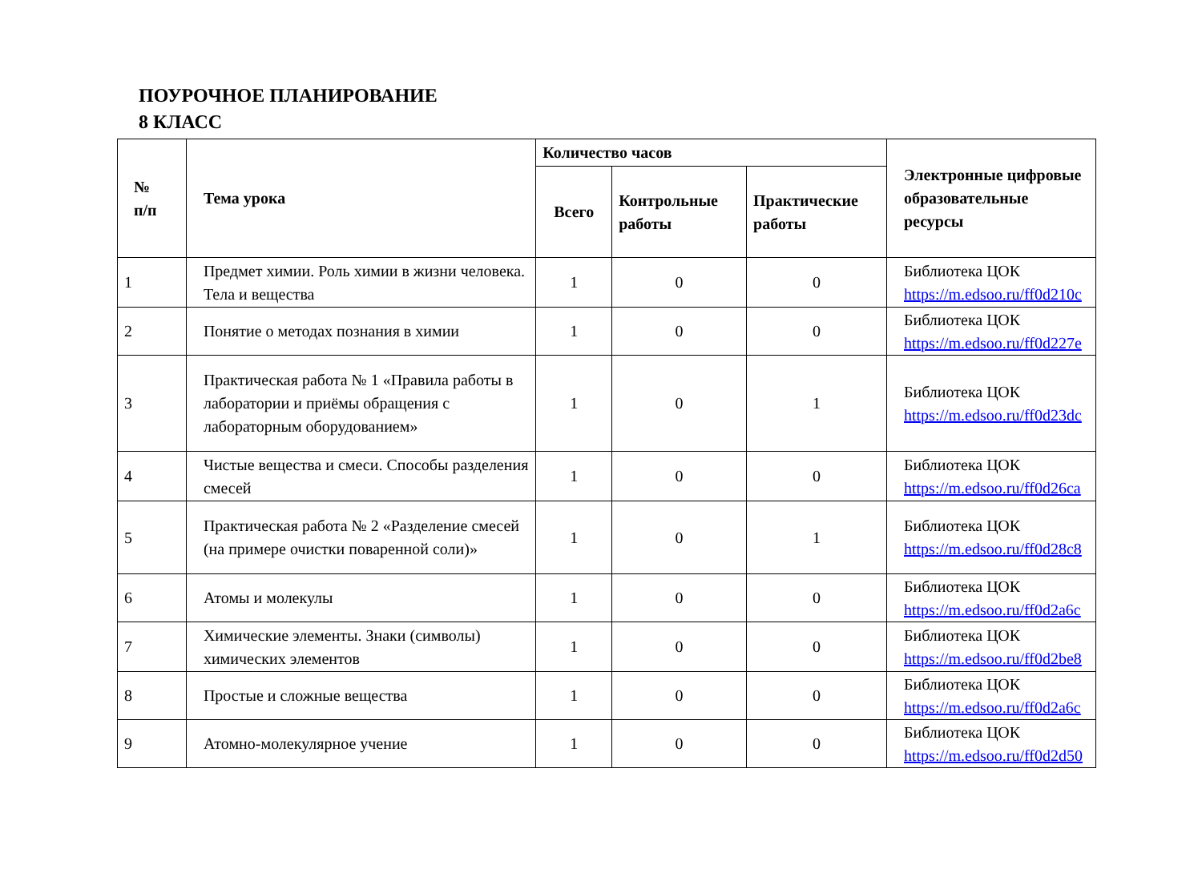ПОУРОЧНОЕ ПЛАНИРОВАНИЕ
8 КЛАСС
| № п/п | Тема урока | Количество часов | | | Электронные цифровые образовательные ресурсы |
| --- | --- | --- | --- | --- | --- |
| | | Всего | Контрольные работы | Практические работы | |
| 1 | Предмет химии. Роль химии в жизни человека. Тела и вещества | 1 | 0 | 0 | Библиотека ЦОК https://m.edsoo.ru/ff0d210c |
| 2 | Понятие о методах познания в химии | 1 | 0 | 0 | Библиотека ЦОК https://m.edsoo.ru/ff0d227e |
| 3 | Практическая работа № 1 «Правила работы в лаборатории и приёмы обращения с лабораторным оборудованием» | 1 | 0 | 1 | Библиотека ЦОК https://m.edsoo.ru/ff0d23dc |
| 4 | Чистые вещества и смеси. Способы разделения смесей | 1 | 0 | 0 | Библиотека ЦОК https://m.edsoo.ru/ff0d26ca |
| 5 | Практическая работа № 2 «Разделение смесей (на примере очистки поваренной соли)» | 1 | 0 | 1 | Библиотека ЦОК https://m.edsoo.ru/ff0d28c8 |
| 6 | Атомы и молекулы | 1 | 0 | 0 | Библиотека ЦОК https://m.edsoo.ru/ff0d2a6c |
| 7 | Химические элементы. Знаки (символы) химических элементов | 1 | 0 | 0 | Библиотека ЦОК https://m.edsoo.ru/ff0d2be8 |
| 8 | Простые и сложные вещества | 1 | 0 | 0 | Библиотека ЦОК https://m.edsoo.ru/ff0d2a6c |
| 9 | Атомно-молекулярное учение | 1 | 0 | 0 | Библиотека ЦОК https://m.edsoo.ru/ff0d2d50 |